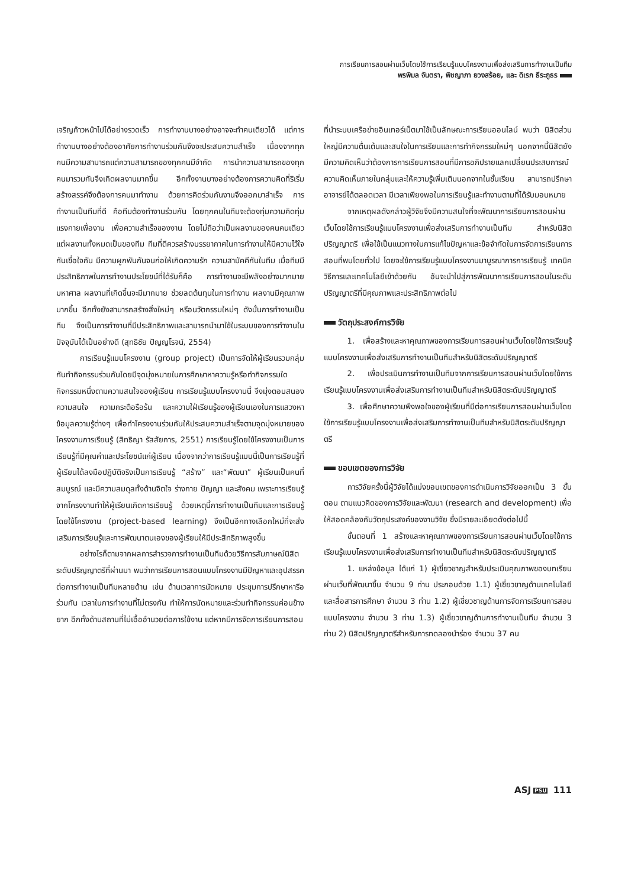การเรียนการสอนผ่านเว็บโดยใช้การเรียนรู้แบบโครงงานเพื่อส่งเสริมการทำงานเป็นทีม
พรพิมล จันตรา, พิชญาภา ยวงสร้อย, และ ดิเรก ธีระภูธร
เจริญก้าวหน้าไปได้อย่างรวดเร็ว การทำงานบางอย่างอาจจะทำคนเดียวได้ แต่การทำงานบางอย่างต้องอาศัยการทำงานร่วมกันจึงจะประสบความสำเร็จ เนื่องจากทุกคนมีความสามารถแต่ความสามารถของทุกคนมีจำกัด การนำความสามารถของทุกคนมารวมกันจึงเกิดผลงานมากขึ้น อีกทั้งงานบางอย่างต้องการความคิดที่ริเริ่มสร้างสรรค์จึงต้องการคนมาทำงาน ด้วยการคิดร่วมกันงานจึงออกมาสำเร็จ การทำงานเป็นทีมที่ดี คือทีมต้องทำงานร่วมกัน โดยทุกคนในทีมจะต้องทุ่มความคิดทุ่มแรงกายเพื่องาน เพื่อความสำเร็จของงาน โดยไม่ถือว่าเป็นผลงานของคนคนเดียวแต่ผลงานทั้งหมดเป็นของทีม ทีมที่ดีควรสร้างบรรยากาศในการทำงานให้มีความไว้ใจกันเชื่อใจกัน มีความผูกพันกันจนก่อให้เกิดความรัก ความสามัคคีกันในทีม เมื่อทีมมีประสิทธิภาพในการทำงานประโยชน์ที่ได้รับก็คือ การทำงานจะมีพลังอย่างมากมายมหาศาล ผลงานที่เกิดขึ้นจะมีมากมาย ช่วยลดต้นทุนในการทำงาน ผลงานมีคุณภาพมากขึ้น อีกทั้งยังสามารถสร้างสิ่งใหม่ๆ หรือนวัตกรรมใหม่ๆ ดังนั้นการทำงานเป็นทีม จึงเป็นการทำงานที่มีประสิทธิภาพและสามารถนำมาใช้ในระบบของการทำงานในปัจจุบันได้เป็นอย่างดี (สุทธิชัย ปัญญโรจน์, 2554)
การเรียนรู้แบบโครงงาน (group project) เป็นการจัดให้ผู้เรียนรวมกลุ่มกันทำกิจกรรมร่วมกันโดยมีจุดมุ่งหมายในการศึกษาหาความรู้หรือทำกิจกรรมใดกิจกรรมหนึ่งตามความสนใจของผู้เรียน การเรียนรู้แบบโครงงานนี้ จึงมุ่งตอบสนองความสนใจ ความกระตือรือร้น และความใฝ่เรียนรู้ของผู้เรียนเองในการแสวงหาข้อมูลความรู้ต่างๆ เพื่อทำโครงงานร่วมกันให้ประสบความสำเร็จตามจุดมุ่งหมายของโครงงานการเรียนรู้ (สิทธิญา รัสสัยการ, 2551) การเรียนรู้โดยใช้โครงงานเป็นการเรียนรู้ที่มีคุณค่าและประโยชน์แก่ผู้เรียน เนื่องจากว่าการเรียนรู้แบบนี้เป็นการเรียนรู้ที่ผู้เรียนได้ลงมือปฏิบัติจริงเป็นการเรียนรู้ “สร้าง” และ“พัฒนา” ผู้เรียนเป็นคนที่สมบูรณ์ และมีความสมดุลทั้งด้านจิตใจ ร่างกาย ปัญญา และสังคม เพราะการเรียนรู้จากโครงงานทำให้ผู้เรียนเกิดการเรียนรู้ ด้วยเหตุนี้การทำงานเป็นทีมและการเรียนรู้โดยใช้โครงงาน (project-based learning) จึงเป็นอีกทางเลือกใหม่ที่จะส่งเสริมการเรียนรู้และการพัฒนาตนเองของผู้เรียนให้มีประสิทธิภาพสูงขึ้น
อย่างไรก็ตามจากผลการสำรวจการทำงานเป็นทีมด้วยวิธีการสัมภาษณ์นิสิตระดับปริญญาตรีที่ผ่านมา พบว่าการเรียนการสอนแบบโครงงานมีปัญหาและอุปสรรคต่อการทำงานเป็นทีมหลายด้าน เช่น ด้านเวลาการนัดหมาย ประชุมการปรึกษาหารือร่วมกัน เวลาในการทำงานที่ไม่ตรงกัน ทำให้การนัดหมายและร่วมทำกิจกรรมค่อนข้างยาก อีกทั้งด้านสถานที่ไม่เอื้ออำนวยต่อการใช้งาน แต่หากมีการจัดการเรียนการสอน
ที่นำระบบเครือข่ายอินเทอร์เน็ตมาใช้เป็นลักษณะการเรียนออนไลน์ พบว่า นิสิตส่วนใหญ่มีความตื่นเต้นและสนใจในการเรียนและการทำกิจกรรมใหม่ๆ นอกจากนี้นิสิตยังมีความคิดเห็นว่าต้องการการเรียนการสอนที่มีการอภิปรายแลกเปลี่ยนประสบการณ์ ความคิดเห็นภายในกลุ่มและให้ความรู้เพิ่มเติมนอกจากในชั้นเรียน สามารถปรึกษาอาจารย์ได้ตลอดเวลา มีเวลาเพียงพอในการเรียนรู้และทำงานตามที่ได้รับมอบหมาย
จากเหตุผลดังกล่าวผู้วิจัยจึงมีความสนใจที่จะพัฒนาการเรียนการสอนผ่านเว็บโดยใช้การเรียนรู้แบบโครงงานเพื่อส่งเสริมการทำงานเป็นทีม สำหรับนิสิตปริญญาตรี เพื่อใช้เป็นแนวทางในการแก้ไขปัญหาและข้อจำกัดในการจัดการเรียนการสอนที่พบโดยทั่วไป โดยจะใช้การเรียนรู้แบบโครงงานมาบูรณาการการเรียนรู้ เทคนิควิธีการและเทคโนโลยีเข้าด้วยกัน อันจะนำไปสู่การพัฒนาการเรียนการสอนในระดับปริญญาตรีที่มีคุณภาพและประสิทธิภาพต่อไป
วัตถุประสงค์การวิจัย
1. เพื่อสร้างและหาคุณภาพของการเรียนการสอนผ่านเว็บโดยใช้การเรียนรู้แบบโครงงานเพื่อส่งเสริมการทำงานเป็นทีมสำหรับนิสิตระดับปริญญาตรี
2. เพื่อประเมินการทำงานเป็นทีมจากการเรียนการสอนผ่านเว็บโดยใช้การเรียนรู้แบบโครงงานเพื่อส่งเสริมการทำงานเป็นทีมสำหรับนิสิตระดับปริญญาตรี
3. เพื่อศึกษาความพึงพอใจของผู้เรียนที่มีต่อการเรียนการสอนผ่านเว็บโดยใช้การเรียนรู้แบบโครงงานเพื่อส่งเสริมการทำงานเป็นทีมสำหรับนิสิตระดับปริญญาตรี
ขอบเขตของการวิจัย
การวิจัยครั้งนี้ผู้วิจัยได้แบ่งขอบเขตของการดำเนินการวิจัยออกเป็น 3 ขั้นตอน ตามแนวคิดของการวิจัยและพัฒนา (research and development) เพื่อให้สอดคล้องกับวัตถุประสงค์ของงานวิจัย ซึ่งมีรายละเอียดดังต่อไปนี้
ขั้นตอนที่ 1 สร้างและหาคุณภาพของการเรียนการสอนผ่านเว็บโดยใช้การเรียนรู้แบบโครงงานเพื่อส่งเสริมการทำงานเป็นทีมสำหรับนิสิตระดับปริญญาตรี
1. แหล่งข้อมูล ได้แก่ 1) ผู้เชี่ยวชาญสำหรับประเมินคุณภาพของบทเรียนผ่านเว็บที่พัฒนาขึ้น จำนวน 9 ท่าน ประกอบด้วย 1.1) ผู้เชี่ยวชาญด้านเทคโนโลยีและสื่อสารการศึกษา จำนวน 3 ท่าน 1.2) ผู้เชี่ยวชาญด้านการจัดการเรียนการสอนแบบโครงงาน จำนวน 3 ท่าน 1.3) ผู้เชี่ยวชาญด้านการทำงานเป็นทีม จำนวน 3 ท่าน 2) นิสิตปริญญาตรีสำหรับการทดลองนำร่อง จำนวน 37 คน
ASJ PSU 111